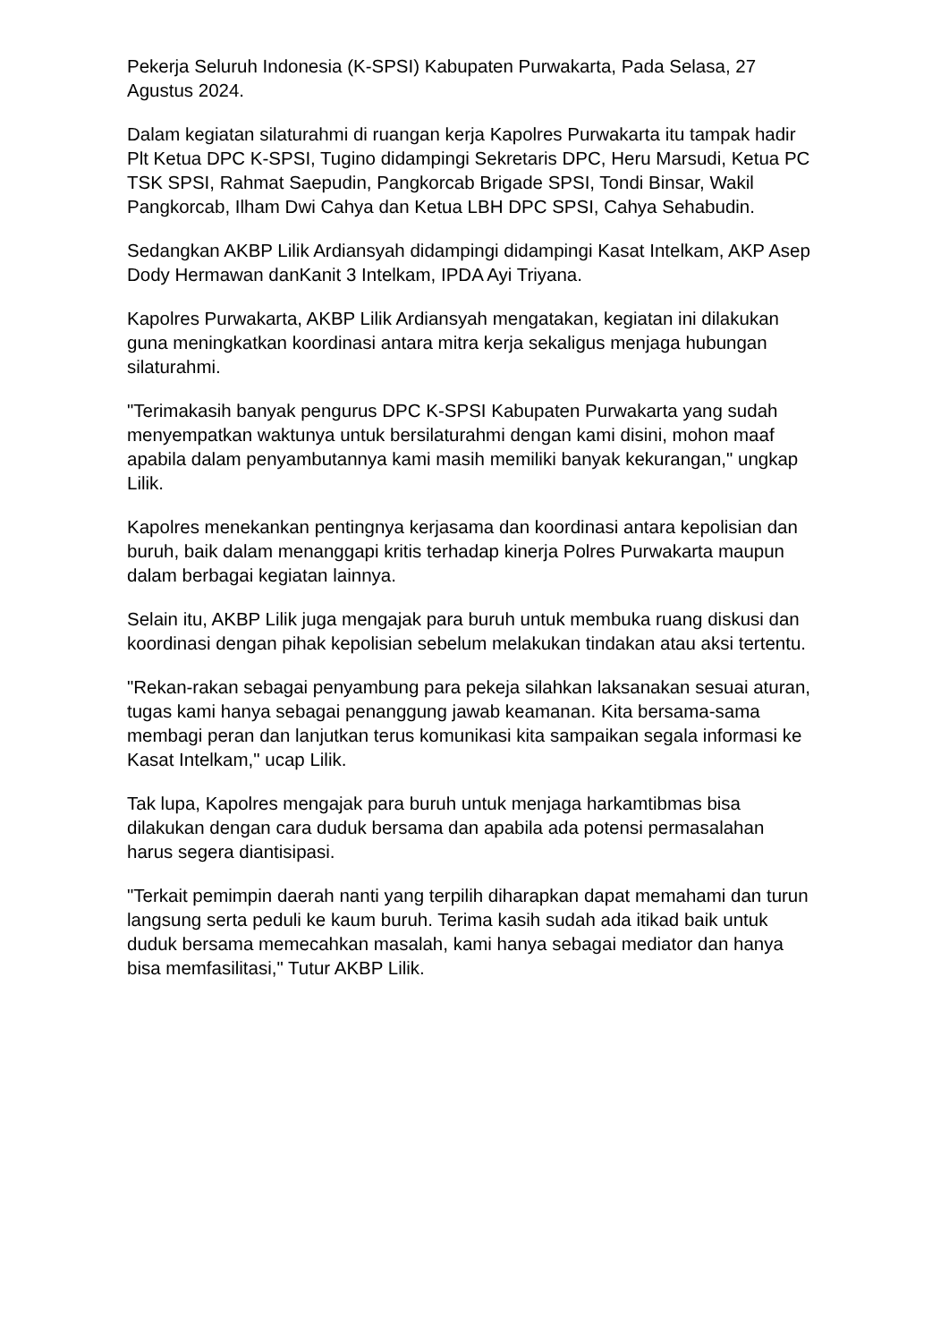Pekerja Seluruh Indonesia (K-SPSI) Kabupaten Purwakarta, Pada Selasa, 27 Agustus 2024.
Dalam kegiatan silaturahmi di ruangan kerja Kapolres Purwakarta itu tampak hadir Plt Ketua DPC K-SPSI, Tugino didampingi Sekretaris DPC, Heru Marsudi, Ketua PC TSK SPSI, Rahmat Saepudin, Pangkorcab Brigade SPSI, Tondi Binsar, Wakil Pangkorcab, Ilham Dwi Cahya dan Ketua LBH DPC SPSI, Cahya Sehabudin.
Sedangkan AKBP Lilik Ardiansyah didampingi didampingi Kasat Intelkam, AKP Asep Dody Hermawan danKanit 3 Intelkam, IPDA Ayi Triyana.
Kapolres Purwakarta, AKBP Lilik Ardiansyah mengatakan, kegiatan ini dilakukan guna meningkatkan koordinasi antara mitra kerja sekaligus menjaga hubungan silaturahmi.
"Terimakasih banyak pengurus DPC K-SPSI Kabupaten Purwakarta yang sudah menyempatkan waktunya untuk bersilaturahmi dengan kami disini, mohon maaf apabila dalam penyambutannya kami masih memiliki banyak kekurangan," ungkap Lilik.
Kapolres menekankan pentingnya kerjasama dan koordinasi antara kepolisian dan buruh, baik dalam menanggapi kritis terhadap kinerja Polres Purwakarta maupun dalam berbagai kegiatan lainnya.
Selain itu, AKBP Lilik juga mengajak para buruh untuk membuka ruang diskusi dan koordinasi dengan pihak kepolisian sebelum melakukan tindakan atau aksi tertentu.
"Rekan-rakan sebagai penyambung para pekeja silahkan laksanakan sesuai aturan, tugas kami hanya sebagai penanggung jawab keamanan. Kita bersama-sama membagi peran dan lanjutkan terus komunikasi kita sampaikan segala informasi ke Kasat Intelkam," ucap Lilik.
Tak lupa, Kapolres mengajak para buruh untuk menjaga harkamtibmas bisa dilakukan dengan cara duduk bersama dan apabila ada potensi permasalahan harus segera diantisipasi.
"Terkait pemimpin daerah nanti yang terpilih diharapkan dapat memahami dan turun langsung serta peduli ke kaum buruh. Terima kasih sudah ada itikad baik untuk duduk bersama memecahkan masalah, kami hanya sebagai mediator dan hanya bisa memfasilitasi," Tutur AKBP Lilik.